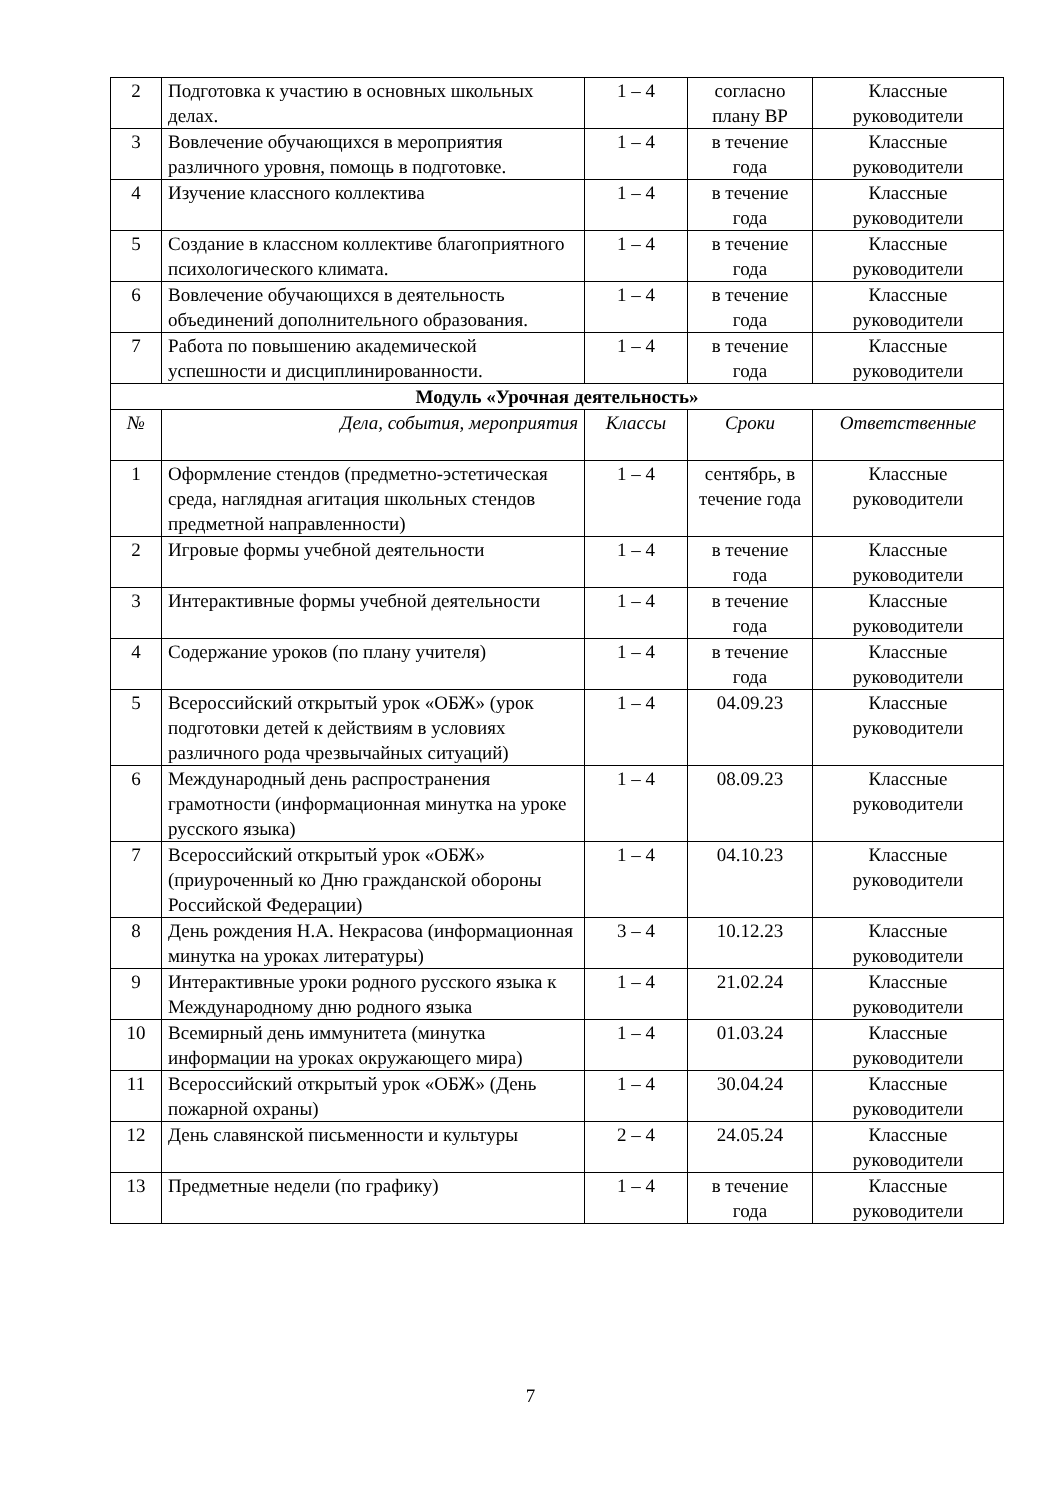| 2 | Подготовка к участию в основных школьных делах. | 1 – 4 | согласно плану ВР | Классные руководители |
| 3 | Вовлечение обучающихся в мероприятия различного уровня, помощь в подготовке. | 1 – 4 | в течение года | Классные руководители |
| 4 | Изучение классного коллектива | 1 – 4 | в течение года | Классные руководители |
| 5 | Создание в классном коллективе благоприятного психологического климата. | 1 – 4 | в течение года | Классные руководители |
| 6 | Вовлечение обучающихся в деятельность объединений дополнительного образования. | 1 – 4 | в течение года | Классные руководители |
| 7 | Работа по повышению академической успешности и дисциплинированности. | 1 – 4 | в течение года | Классные руководители |
| Модуль «Урочная деятельность» | | | | |
| № | Дела, события, мероприятия | Классы | Сроки | Ответственные |
| 1 | Оформление стендов (предметно-эстетическая среда, наглядная агитация школьных стендов предметной направленности) | 1 – 4 | сентябрь, в течение года | Классные руководители |
| 2 | Игровые формы учебной деятельности | 1 – 4 | в течение года | Классные руководители |
| 3 | Интерактивные формы учебной деятельности | 1 – 4 | в течение года | Классные руководители |
| 4 | Содержание уроков (по плану учителя) | 1 – 4 | в течение года | Классные руководители |
| 5 | Всероссийский открытый урок «ОБЖ» (урок подготовки детей к действиям в условиях различного рода чрезвычайных ситуаций) | 1 – 4 | 04.09.23 | Классные руководители |
| 6 | Международный день распространения грамотности (информационная минутка на уроке русского языка) | 1 – 4 | 08.09.23 | Классные руководители |
| 7 | Всероссийский открытый урок «ОБЖ» (приуроченный ко Дню гражданской обороны Российской Федерации) | 1 – 4 | 04.10.23 | Классные руководители |
| 8 | День рождения Н.А. Некрасова (информационная минутка на уроках литературы) | 3 – 4 | 10.12.23 | Классные руководители |
| 9 | Интерактивные уроки родного русского языка к Международному дню родного языка | 1 – 4 | 21.02.24 | Классные руководители |
| 10 | Всемирный день иммунитета (минутка информации на уроках окружающего мира) | 1 – 4 | 01.03.24 | Классные руководители |
| 11 | Всероссийский открытый урок «ОБЖ» (День пожарной охраны) | 1 – 4 | 30.04.24 | Классные руководители |
| 12 | День славянской письменности и культуры | 2 – 4 | 24.05.24 | Классные руководители |
| 13 | Предметные недели (по графику) | 1 – 4 | в течение года | Классные руководители |
7